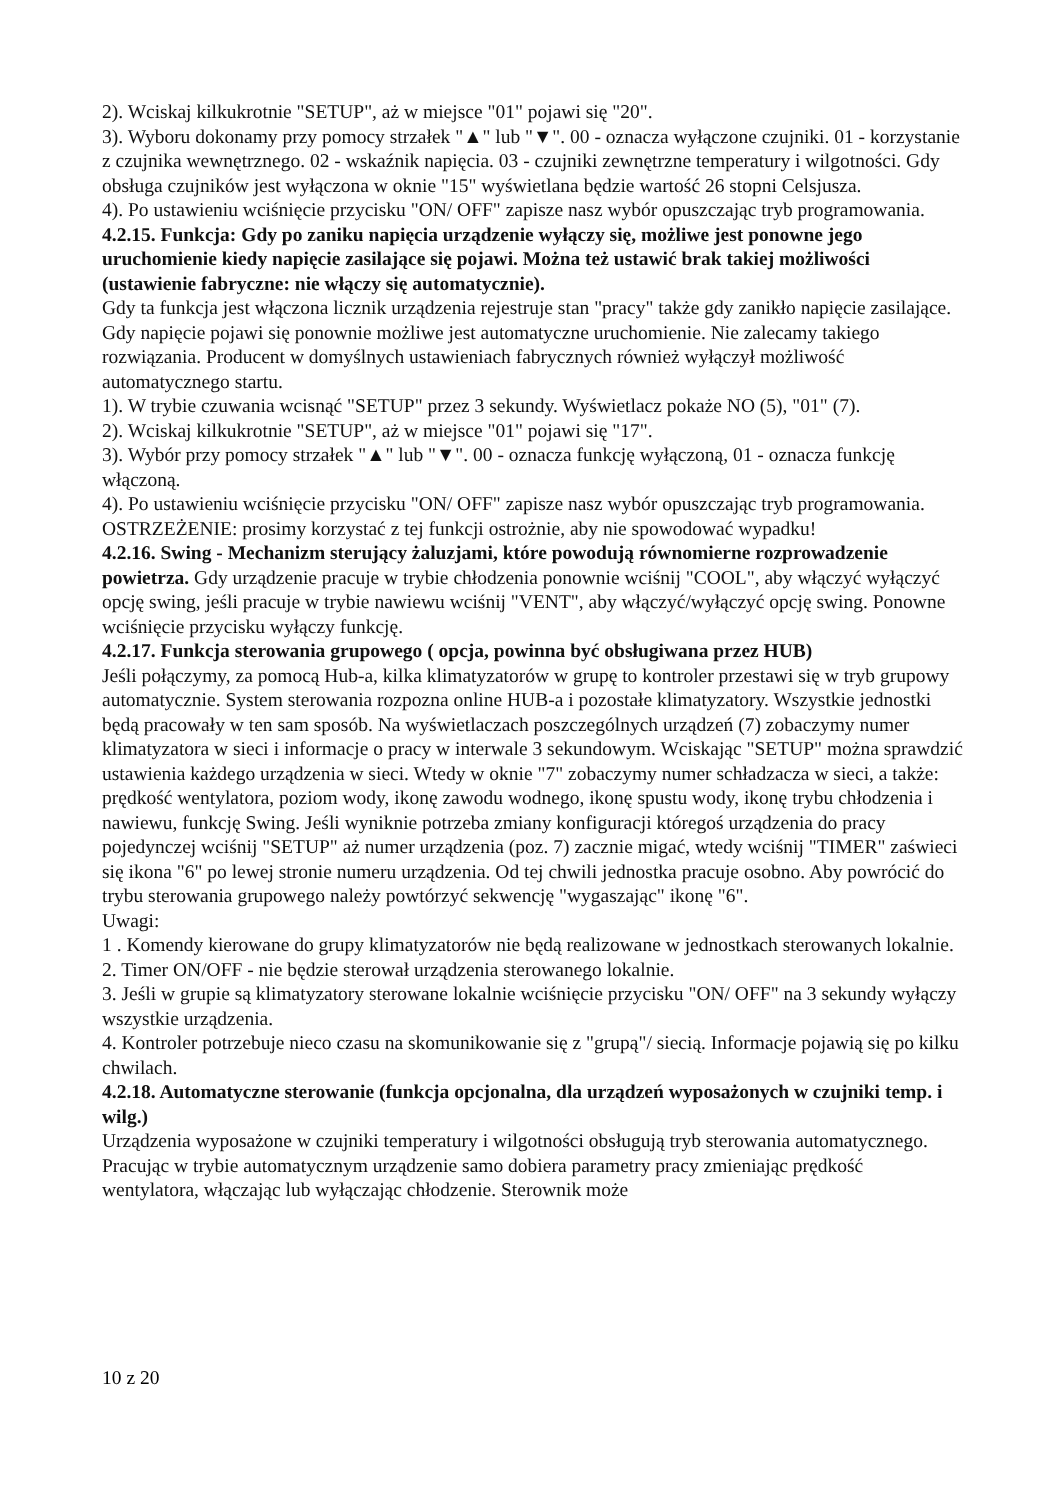2). Wciskaj kilkukrotnie "SETUP", aż w miejsce "01" pojawi się "20".
3). Wyboru dokonamy przy pomocy strzałek "▲" lub "▼". 00 - oznacza wyłączone czujniki. 01 - korzystanie z czujnika wewnętrznego. 02 - wskaźnik napięcia. 03 - czujniki zewnętrzne temperatury i wilgotności. Gdy obsługa czujników jest wyłączona w oknie "15" wyświetlana będzie wartość 26 stopni Celsjusza.
4). Po ustawieniu wciśnięcie przycisku "ON/ OFF" zapisze nasz wybór opuszczając tryb programowania.
4.2.15. Funkcja: Gdy po zaniku napięcia urządzenie wyłączy się, możliwe jest ponowne jego uruchomienie kiedy napięcie zasilające się pojawi. Można też ustawić brak takiej możliwości (ustawienie fabryczne: nie włączy się automatycznie).
Gdy ta funkcja jest włączona licznik urządzenia rejestruje stan "pracy" także gdy zanikło napięcie zasilające. Gdy napięcie pojawi się ponownie możliwe jest automatyczne uruchomienie. Nie zalecamy takiego rozwiązania. Producent w domyślnych ustawieniach fabrycznych również wyłączył możliwość automatycznego startu.
1). W trybie czuwania wcisnąć "SETUP" przez 3 sekundy. Wyświetlacz pokaże NO (5), "01" (7).
2). Wciskaj kilkukrotnie "SETUP", aż w miejsce "01" pojawi się "17".
3). Wybór przy pomocy strzałek "▲" lub "▼". 00 - oznacza funkcję wyłączoną, 01 - oznacza funkcję włączoną.
4). Po ustawieniu wciśnięcie przycisku "ON/ OFF" zapisze nasz wybór opuszczając tryb programowania.
OSTRZEŻENIE: prosimy korzystać z tej funkcji ostrożnie, aby nie spowodować wypadku!
4.2.16. Swing - Mechanizm sterujący żaluzjami, które powodują równomierne rozprowadzenie powietrza. Gdy urządzenie pracuje w trybie chłodzenia ponownie wciśnij "COOL", aby włączyć wyłączyć opcję swing, jeśli pracuje w trybie nawiewu wciśnij "VENT", aby włączyć/wyłączyć opcję swing. Ponowne wciśnięcie przycisku wyłączy funkcję.
4.2.17. Funkcja sterowania grupowego ( opcja, powinna być obsługiwana przez HUB)
Jeśli połączymy, za pomocą Hub-a, kilka klimatyzatorów w grupę to kontroler przestawi się w tryb grupowy automatycznie. System sterowania rozpozna online HUB-a i pozostałe klimatyzatory. Wszystkie jednostki będą pracowały w ten sam sposób. Na wyświetlaczach poszczególnych urządzeń (7) zobaczymy numer klimatyzatora w sieci i informacje o pracy w interwale 3 sekundowym. Wciskając "SETUP" można sprawdzić ustawienia każdego urządzenia w sieci. Wtedy w oknie "7" zobaczymy numer schładzacza w sieci, a także: prędkość wentylatora, poziom wody, ikonę zawodu wodnego, ikonę spustu wody, ikonę trybu chłodzenia i nawiewu, funkcję Swing. Jeśli wyniknie potrzeba zmiany konfiguracji któregoś urządzenia do pracy pojedynczej wciśnij "SETUP" aż numer urządzenia (poz. 7) zacznie migać, wtedy wciśnij "TIMER" zaświeci się ikona "6" po lewej stronie numeru urządzenia. Od tej chwili jednostka pracuje osobno. Aby powrócić do trybu sterowania grupowego należy powtórzyć sekwencję "wygaszając" ikonę "6".
Uwagi:
1 . Komendy kierowane do grupy klimatyzatorów nie będą realizowane w jednostkach sterowanych lokalnie.
2. Timer ON/OFF - nie będzie sterował urządzenia sterowanego lokalnie.
3. Jeśli w grupie są klimatyzatory sterowane lokalnie wciśnięcie przycisku "ON/ OFF" na 3 sekundy wyłączy wszystkie urządzenia.
4. Kontroler potrzebuje nieco czasu na skomunikowanie się z "grupą"/ siecią. Informacje pojawią się po kilku chwilach.
4.2.18. Automatyczne sterowanie (funkcja opcjonalna, dla urządzeń wyposażonych w czujniki temp. i wilg.)
Urządzenia wyposażone w czujniki temperatury i wilgotności obsługują tryb sterowania automatycznego. Pracując w trybie automatycznym urządzenie samo dobiera parametry pracy zmieniając prędkość wentylatora, włączając lub wyłączając chłodzenie. Sterownik może
10 z 20